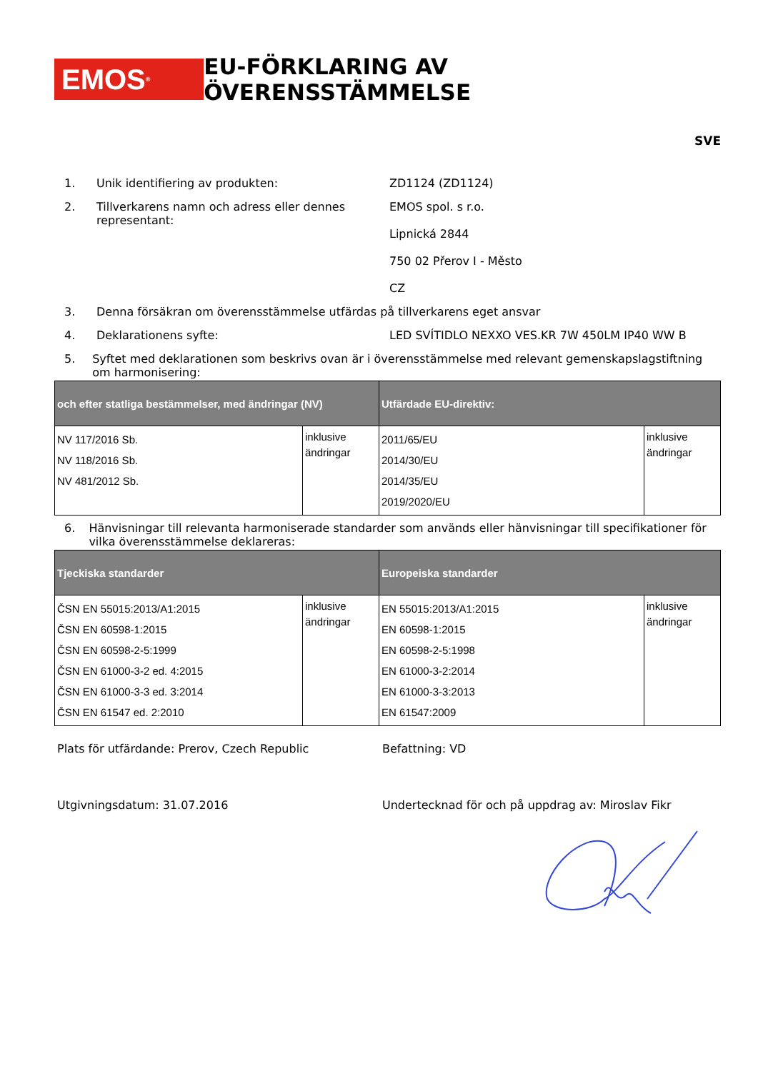EMOS<sup>®</sup>
EU-FÖRKLARING AV ÖVERENSSTÄMMELSE
SVE
1. Unik identifiering av produkten: ZD1124 (ZD1124)
2. Tillverkarens namn och adress eller dennes representant:
EMOS spol. s r.o.
Lipnická 2844
750 02 Přerov I - Město
CZ
3. Denna försäkran om överensstämmelse utfärdas på tillverkarens eget ansvar
4. Deklarationens syfte: LED SVÍTIDLO NEXXO VES.KR 7W 450LM IP40 WW B
5. Syftet med deklarationen som beskrivs ovan är i överensstämmelse med relevant gemenskapslagstiftning om harmonisering:
| och efter statliga bestämmelser, med ändringar (NV) | | Utfärdade EU-direktiv: | |
| --- | --- | --- | --- |
| NV 117/2016 Sb. NV 118/2016 Sb. NV 481/2012 Sb. | inklusive ändringar | 2011/65/EU 2014/30/EU 2014/35/EU 2019/2020/EU | inklusive ändringar |
6. Hänvisningar till relevanta harmoniserade standarder som används eller hänvisningar till specifikationer för vilka överensstämmelse deklareras:
| Tjeckiska standarder | | Europeiska standarder | |
| --- | --- | --- | --- |
| ČSN EN 55015:2013/A1:2015 ČSN EN 60598-1:2015 ČSN EN 60598-2-5:1999 ČSN EN 61000-3-2 ed. 4:2015 ČSN EN 61000-3-3 ed. 3:2014 ČSN EN 61547 ed. 2:2010 | inklusive ändringar | EN 55015:2013/A1:2015 EN 60598-1:2015 EN 60598-2-5:1998 EN 61000-3-2:2014 EN 61000-3-3:2013 EN 61547:2009 | inklusive ändringar |
Plats för utfärdande: Prerov, Czech Republic Befattning: VD
Utgivningsdatum: 31.07.2016 Undertecknad för och på uppdrag av: Miroslav Fikr